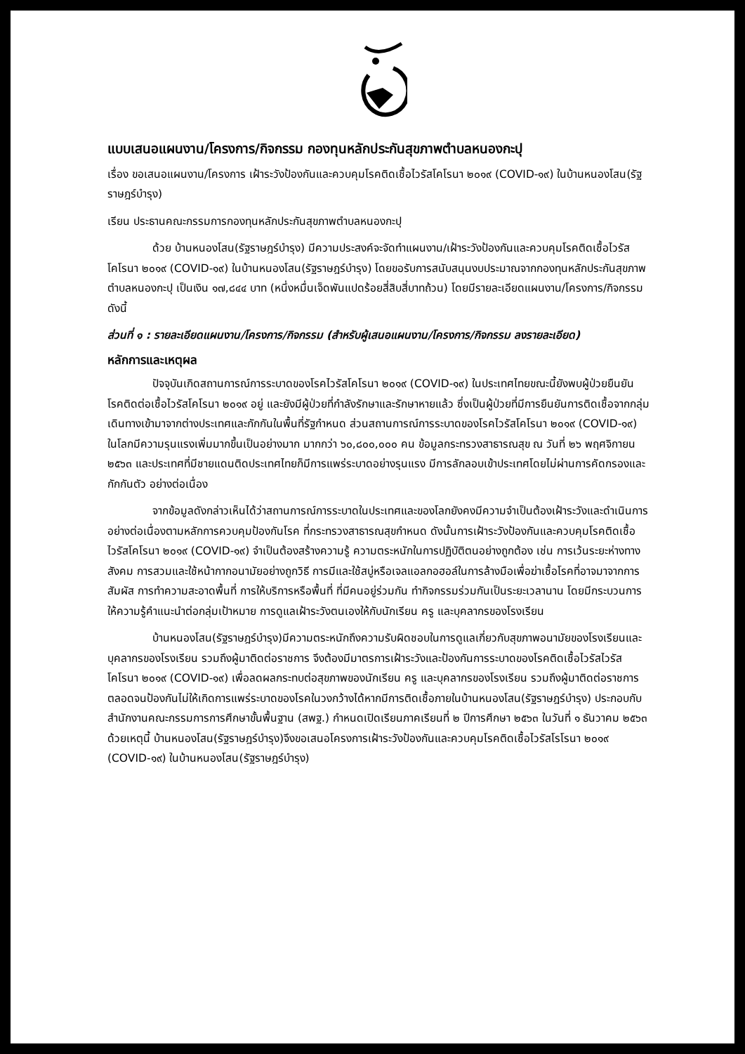แบบเสนอแผนงาน/โครงการ/กิจกรรม กองทุนหลักประกันสุขภาพตำบลหนองกะปุ
เรื่อง ขอเสนอแผนงาน/โครงการ เฝ้าระวังป้องกันและควบคุมโรคติดเชื้อไวรัสโคโรนา ๒๐๑๙ (COVID-๑๙) ในบ้านหนองโสน(รัฐราษฎร์บำรุง)
เรียน ประธานคณะกรรมการกองทุนหลักประกันสุขภาพตำบลหนองกะปุ
ด้วย บ้านหนองโสน(รัฐราษฎร์บำรุง) มีความประสงค์จะจัดทำแผนงาน/เฝ้าระวังป้องกันและควบคุมโรคติดเชื้อไวรัสโคโรนา ๒๐๑๙ (COVID-๑๙) ในบ้านหนองโสน(รัฐราษฎร์บำรุง) โดยขอรับการสนับสนุนงบประมาณจากกองทุนหลักประกันสุขภาพ ตำบลหนองกะปุ เป็นเงิน ๑๗,๘๔๔ บาท (หนึ่งหมื่นเจ็ดพันแปดร้อยสี่สิบสี่บาทถ้วน) โดยมีรายละเอียดแผนงาน/โครงการ/กิจกรรม ดังนี้
ส่วนที่ ๑ : รายละเอียดแผนงาน/โครงการ/กิจกรรม (สำหรับผู้เสนอแผนงาน/โครงการ/กิจกรรม ลงรายละเอียด)
หลักการและเหตุผล
ปัจจุบันเกิดสถานการณ์การระบาดของโรคไวรัสโคโรนา ๒๐๑๙ (COVID-๑๙) ในประเทศไทยขณะนี้ยังพบผู้ป่วยยืนยันโรคติดต่อเชื้อไวรัสโคโรนา ๒๐๑๙ อยู่ และยังมีผู้ป่วยที่กำลังรักษาและรักษาหายแล้ว ซึ่งเป็นผู้ป่วยที่มีการยืนยันการติดเชื้อจากกลุ่มเดินทางเข้ามาจากต่างประเทศและกักกันในพื้นที่รัฐกำหนด ส่วนสถานการณ์การระบาดของโรคไวรัสโคโรนา ๒๐๑๙ (COVID-๑๙) ในโลกมีความรุนแรงเพิ่มมากขึ้นเป็นอย่างมาก มากกว่า ๖๐,๘๐๐,๐๐๐ คน ข้อมูลกระทรวงสาธารณสุข ณ วันที่ ๒๖ พฤศจิกายน ๒๕๖๓ และประเทศที่มีชายแดนติดประเทศไทยก็มีการแพร่ระบาดอย่างรุนแรง มีการลักลอบเข้าประเทศโดยไม่ผ่านการคัดกรองและกักกันตัว อย่างต่อเนื่อง
จากข้อมูลดังกล่าวเห็นได้ว่าสถานการณ์การระบาดในประเทศและของโลกยังคงมีความจำเป็นต้องเฝ้าระวังและดำเนินการอย่างต่อเนื่องตามหลักการควบคุมป้องกันโรค ที่กระทรวงสาธารณสุขกำหนด ดังนั้นการเฝ้าระวังป้องกันและควบคุมโรคติดเชื้อไวรัสโคโรนา ๒๐๑๙ (COVID-๑๙) จำเป็นต้องสร้างความรู้ ความตระหนักในการปฏิบัติตนอย่างถูกต้อง เช่น การเว้นระยะห่างทางสังคม การสวมและใช้หน้ากากอนามัยอย่างถูกวิธี การมีและใช้สบู่หรือเจลแอลกอฮอล์ในการล้างมือเพื่อฆ่าเชื้อโรคที่อาจมาจากการสัมผัส การทำความสะอาดพื้นที่ การให้บริการหรือพื้นที่ ที่มีคนอยู่ร่วมกัน ทำกิจกรรมร่วมกันเป็นระยะเวลานาน โดยมีกระบวนการให้ความรู้คำแนะนำต่อกลุ่มเป้าหมาย การดูแลเฝ้าระวังตนเองให้กับนักเรียน ครู และบุคลากรของโรงเรียน
บ้านหนองโสน(รัฐราษฎร์บำรุง)มีความตระหนักถึงความรับผิดชอบในการดูแลเกี่ยวกับสุขภาพอนามัยของโรงเรียนและบุคลากรของโรงเรียน รวมถึงผู้มาติดต่อราชการ จึงต้องมีมาตรการเฝ้าระวังและป้องกันการระบาดของโรคติดเชื้อไวรัสไวรัสโคโรนา ๒๐๑๙ (COVID-๑๙) เพื่อลดผลกระทบต่อสุขภาพของนักเรียน ครู และบุคลากรของโรงเรียน รวมถึงผู้มาติดต่อราชการ ตลอดจนป้องกันไม่ให้เกิดการแพร่ระบาดของโรคในวงกว้างได้หากมีการติดเชื้อภายในบ้านหนองโสน(รัฐราษฎร์บำรุง) ประกอบกับสำนักงานคณะกรรมการการศึกษาขั้นพื้นฐาน (สพฐ.) กำหนดเปิดเรียนภาคเรียนที่ ๒ ปีการศึกษา ๒๕๖๓ ในวันที่ ๑ ธันวาคม ๒๕๖๓ ด้วยเหตุนี้ บ้านหนองโสน(รัฐราษฎร์บำรุง)จึงขอเสนอโครงการเฝ้าระวังป้องกันและควบคุมโรคติดเชื้อไวรัสโรโรนา ๒๐๑๙ (COVID-๑๙) ในบ้านหนองโสน(รัฐราษฎร์บำรุง)